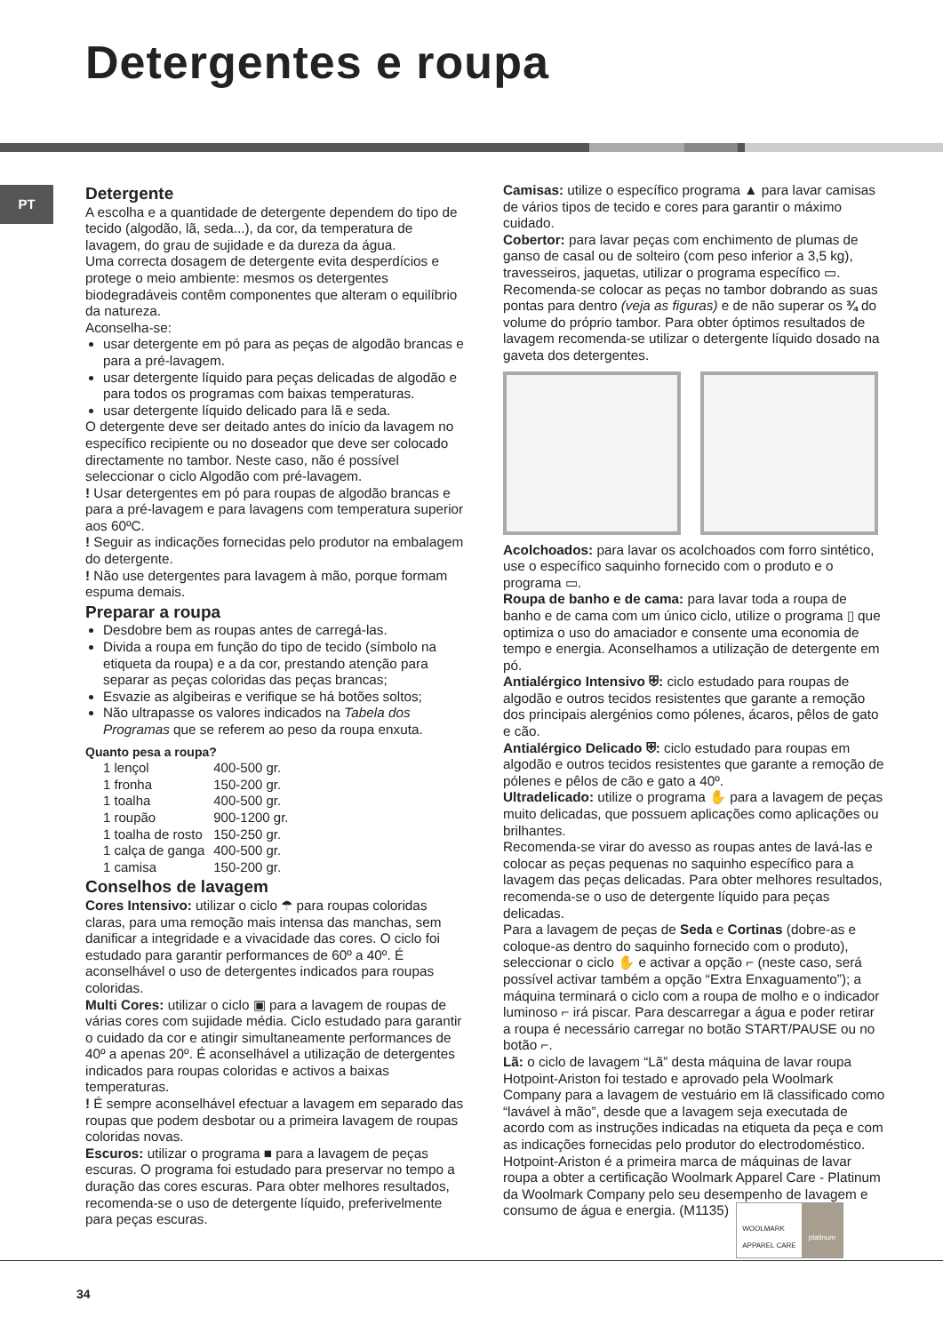Detergentes e roupa
PT
Detergente
A escolha e a quantidade de detergente dependem do tipo de tecido (algodão, lã, seda...), da cor, da temperatura de lavagem, do grau de sujidade e da dureza da água.
Uma correcta dosagem de detergente evita desperdícios e protege o meio ambiente: mesmos os detergentes biodegradáveis contêm componentes que alteram o equilíbrio da natureza.
Aconselha-se:
usar detergente em pó para as peças de algodão brancas e para a pré-lavagem.
usar detergente líquido para peças delicadas de algodão e para todos os programas com baixas temperaturas.
usar detergente líquido delicado para lã e seda.
O detergente deve ser deitado antes do início da lavagem no específico recipiente ou no doseador que deve ser colocado directamente no tambor. Neste caso, não é possível seleccionar o ciclo Algodão com pré-lavagem.
! Usar detergentes em pó para roupas de algodão brancas e para a pré-lavagem e para lavagens com temperatura superior aos 60ºC.
! Seguir as indicações fornecidas pelo produtor na embalagem do detergente.
! Não use detergentes para lavagem à mão, porque formam espuma demais.
Preparar a roupa
Desdobre bem as roupas antes de carregá-las.
Divida a roupa em função do tipo de tecido (símbolo na etiqueta da roupa) e a da cor, prestando atenção para separar as peças coloridas das peças brancas;
Esvazie as algibeiras e verifique se há botões soltos;
Não ultrapasse os valores indicados na Tabela dos Programas que se referem ao peso da roupa enxuta.
Quanto pesa a roupa?
| 1 lençol | 400-500 gr. |
| 1 fronha | 150-200 gr. |
| 1 toalha | 400-500 gr. |
| 1 roupão | 900-1200 gr. |
| 1 toalha de rosto | 150-250 gr. |
| 1 calça de ganga | 400-500 gr. |
| 1 camisa | 150-200 gr. |
Conselhos de lavagem
Cores Intensivo: utilizar o ciclo ☂ para roupas coloridas claras, para uma remoção mais intensa das manchas, sem danificar a integridade e a vivacidade das cores. O ciclo foi estudado para garantir performances de 60º a 40º. É aconselhável o uso de detergentes indicados para roupas coloridas.
Multi Cores: utilizar o ciclo ▣ para a lavagem de roupas de várias cores com sujidade média. Ciclo estudado para garantir o cuidado da cor e atingir simultaneamente performances de 40º a apenas 20º. É aconselhável a utilização de detergentes indicados para roupas coloridas e activos a baixas temperaturas.
! É sempre aconselhável efectuar a lavagem em separado das roupas que podem desbotar ou a primeira lavagem de roupas coloridas novas.
Escuros: utilizar o programa ■ para a lavagem de peças escuras. O programa foi estudado para preservar no tempo a duração das cores escuras. Para obter melhores resultados, recomenda-se o uso de detergente líquido, preferivelmente para peças escuras.
Camisas: utilize o específico programa ▲ para lavar camisas de vários tipos de tecido e cores para garantir o máximo cuidado.
Cobertor: para lavar peças com enchimento de plumas de ganso de casal ou de solteiro (com peso inferior a 3,5 kg), travesseiros, jaquetas, utilizar o programa específico ▭. Recomenda-se colocar as peças no tambor dobrando as suas pontas para dentro (veja as figuras) e de não superar os ¾ do volume do próprio tambor. Para obter óptimos resultados de lavagem recomenda-se utilizar o detergente líquido dosado na gaveta dos detergentes.
Acolchoados: para lavar os acolchoados com forro sintético, use o específico saquinho fornecido com o produto e o programa ▭.
Roupa de banho e de cama: para lavar toda a roupa de banho e de cama com um único ciclo, utilize o programa ▯ que optimiza o uso do amaciador e consente uma economia de tempo e energia. Aconselhamos a utilização de detergente em pó.
Antialérgico Intensivo ⛨: ciclo estudado para roupas de algodão e outros tecidos resistentes que garante a remoção dos principais alergénios como pólenes, ácaros, pêlos de gato e cão.
Antialérgico Delicado ⛨: ciclo estudado para roupas em algodão e outros tecidos resistentes que garante a remoção de pólenes e pêlos de cão e gato a 40º.
Ultradelicado: utilize o programa ✋ para a lavagem de peças muito delicadas, que possuem aplicações como aplicações ou brilhantes.
Recomenda-se virar do avesso as roupas antes de lavá-las e colocar as peças pequenas no saquinho específico para a lavagem das peças delicadas. Para obter melhores resultados, recomenda-se o uso de detergente líquido para peças delicadas.
Para a lavagem de peças de Seda e Cortinas (dobre-as e coloque-as dentro do saquinho fornecido com o produto), seleccionar o ciclo ✋ e activar a opção ⌐ (neste caso, será possível activar também a opção “Extra Enxaguamento”); a máquina terminará o ciclo com a roupa de molho e o indicador luminoso ⌐ irá piscar. Para descarregar a água e poder retirar a roupa é necessário carregar no botão START/PAUSE ou no botão ⌐.
Lã: o ciclo de lavagem “Lã” desta máquina de lavar roupa Hotpoint-Ariston foi testado e aprovado pela Woolmark Company para a lavagem de vestuário em lã classificado como “lavável à mão”, desde que a lavagem seja executada de acordo com as instruções indicadas na etiqueta da peça e com as indicações fornecidas pelo produtor do electrodoméstico. Hotpoint-Ariston é a primeira marca de máquinas de lavar roupa a obter a certificação Woolmark Apparel Care - Platinum da Woolmark Company pelo seu desempenho de lavagem e consumo de água e energia. (M1135) WOOLMARK
APPAREL CARE platinum
34